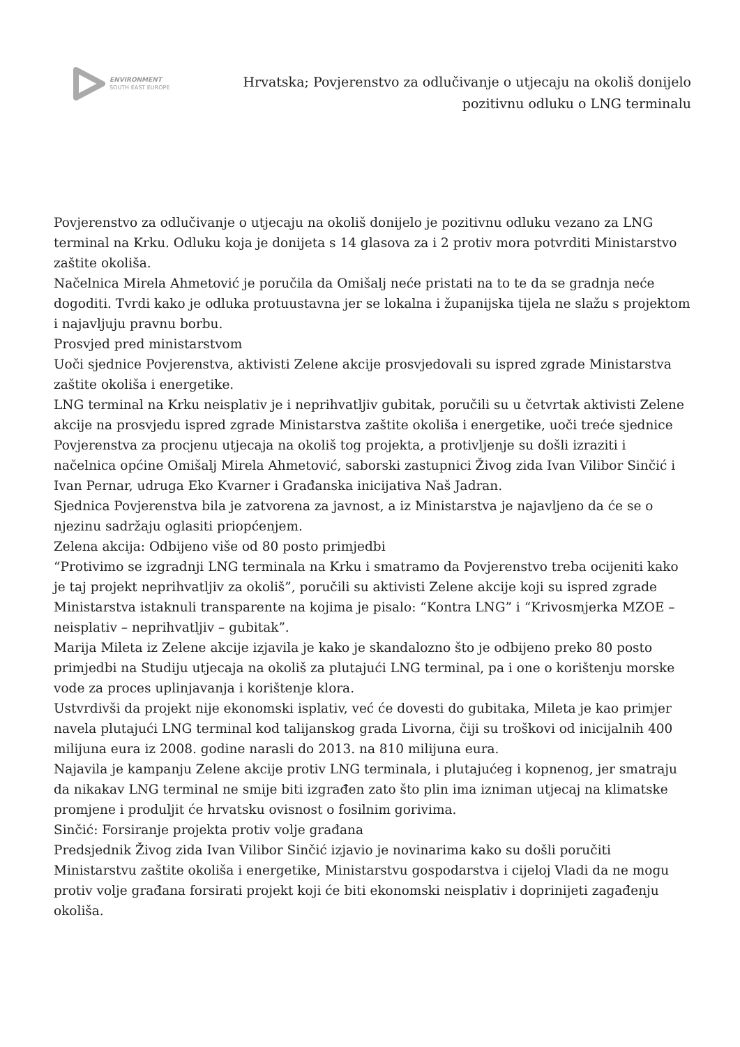ENVIRONMENT
SOUTH EAST EUROPE
Hrvatska; Povjerenstvo za odlučivanje o utjecaju na okoliš donijelo
pozitivnu odluku o LNG terminalu
Povjerenstvo za odlučivanje o utjecaju na okoliš donijelo je pozitivnu odluku vezano za LNG terminal na Krku. Odluku koja je donijeta s 14 glasova za i 2 protiv mora potvrditi Ministarstvo zaštite okoliša.
Načelnica Mirela Ahmetović je poručila da Omišalj neće pristati na to te da se gradnja neće dogoditi. Tvrdi kako je odluka protuustavna jer se lokalna i županijska tijela ne slažu s projektom i najavljuju pravnu borbu.
Prosvjed pred ministarstvom
Uoči sjednice Povjerenstva, aktivisti Zelene akcije prosvjedovali su ispred zgrade Ministarstva zaštite okoliša i energetike.
LNG terminal na Krku neisplativ je i neprihvatljiv gubitak, poručili su u četvrtak aktivisti Zelene akcije na prosvjedu ispred zgrade Ministarstva zaštite okoliša i energetike, uoči treće sjednice Povjerenstva za procjenu utjecaja na okoliš tog projekta, a protivljenje su došli izraziti i načelnica općine Omišalj Mirela Ahmetović, saborski zastupnici Živog zida Ivan Vilibor Sinčić i Ivan Pernar, udruga Eko Kvarner i Građanska inicijativa Naš Jadran.
Sjednica Povjerenstva bila je zatvorena za javnost, a iz Ministarstva je najavljeno da će se o njezinu sadržaju oglasiti priopćenjem.
Zelena akcija: Odbijeno više od 80 posto primjedbi
“Protivimo se izgradnji LNG terminala na Krku i smatramo da Povjerenstvo treba ocijeniti kako je taj projekt neprihvatljiv za okoliš”, poručili su aktivisti Zelene akcije koji su ispred zgrade Ministarstva istaknuli transparente na kojima je pisalo: “Kontra LNG” i “Krivosmjerka MZOE – neisplativ – neprihvatljiv – gubitak”.
Marija Mileta iz Zelene akcije izjavila je kako je skandalozno što je odbijeno preko 80 posto primjedbi na Studiju utjecaja na okoliš za plutajući LNG terminal, pa i one o korištenju morske vode za proces uplinjavanja i korištenje klora.
Ustvrdivši da projekt nije ekonomski isplativ, već će dovesti do gubitaka, Mileta je kao primjer navela plutajući LNG terminal kod talijanskog grada Livorna, čiji su troškovi od inicijalnih 400 milijuna eura iz 2008. godine narasli do 2013. na 810 milijuna eura.
Najavila je kampanju Zelene akcije protiv LNG terminala, i plutajućeg i kopnenog, jer smatraju da nikakav LNG terminal ne smije biti izgrađen zato što plin ima izniman utjecaj na klimatske promjene i produljit će hrvatsku ovisnost o fosilnim gorivima.
Sinčić: Forsiranje projekta protiv volje građana
Predsjednik Živog zida Ivan Vilibor Sinčić izjavio je novinarima kako su došli poručiti Ministarstvu zaštite okoliša i energetike, Ministarstvu gospodarstva i cijeloj Vladi da ne mogu protiv volje građana forsirati projekt koji će biti ekonomski neisplativ i doprinijeti zagađenju okoliša.